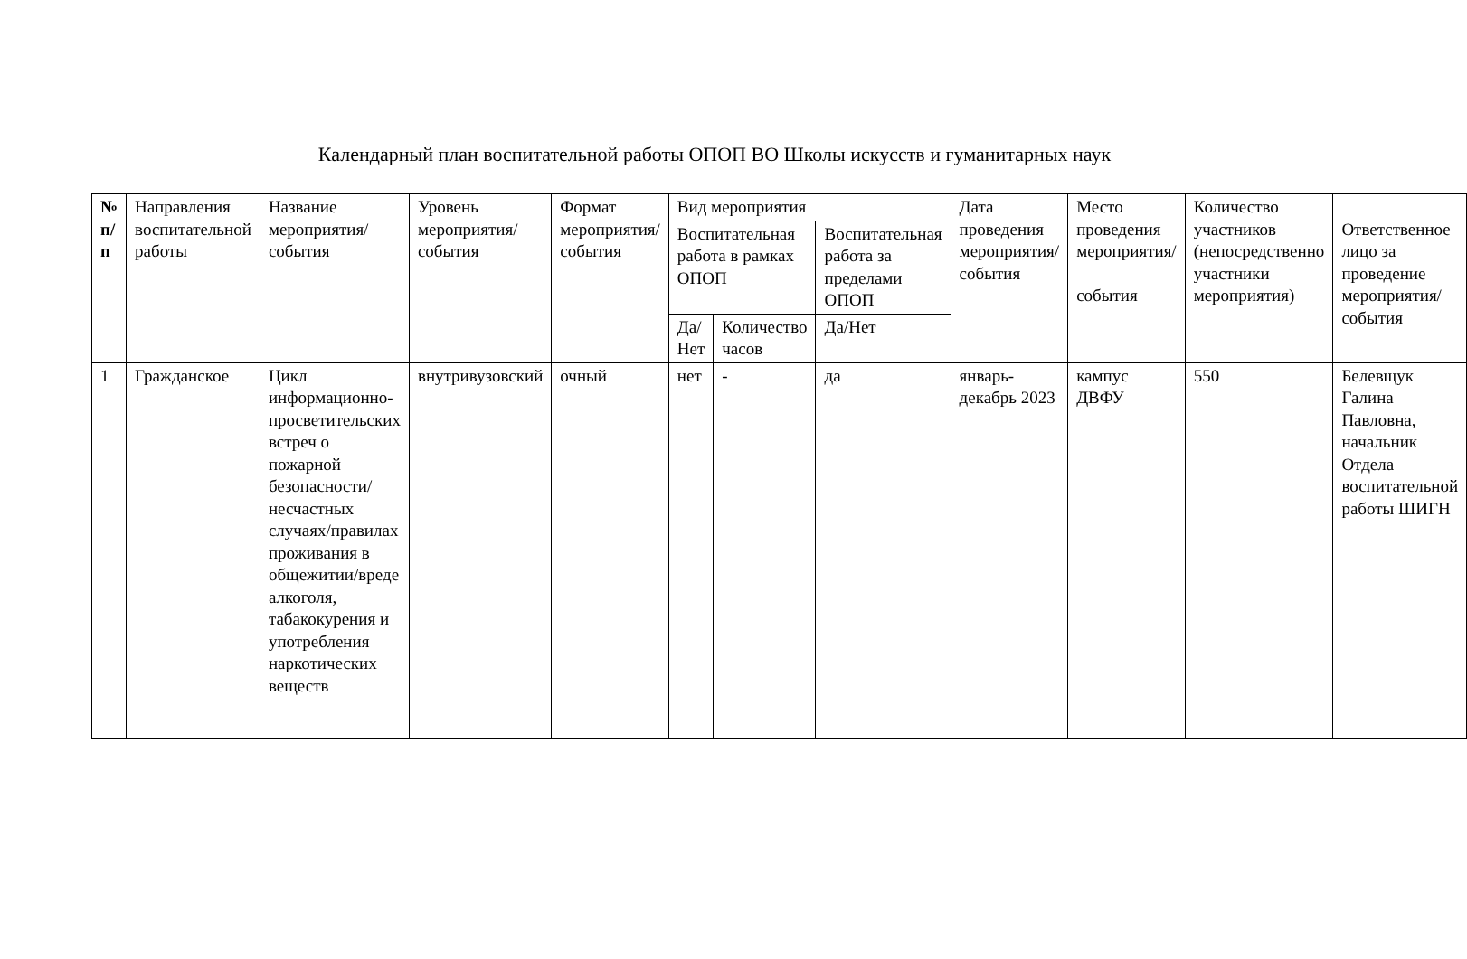Календарный план воспитательной работы ОПОП ВО Школы искусств и гуманитарных наук
| № п/п | Направления воспитательной работы | Название мероприятия/ события | Уровень мероприятия/ события | Формат мероприятия/ события | Вид мероприятия | | | Дата проведения мероприятия/ события | Место проведения мероприятия/ события | Количество участников (непосредственно участники мероприятия) | Ответственное лицо за проведение мероприятия/ события |
| --- | --- | --- | --- | --- | --- | --- | --- | --- | --- | --- | --- |
| | | | | | Воспитательная работа в рамках ОПОП | | Воспитательная работа за пределами ОПОП | | | | |
| | | | | | Да/ Нет | Количество часов | Да/Нет | | | | |
| 1 | Гражданское | Цикл информационно-просветительских встреч о пожарной безопасности/несчастных случаях/правилах проживания в общежитии/вреде алкоголя, табакокурения и употребления наркотических веществ | внутривузовский | очный | нет | - | да | январь-декабрь 2023 | кампус ДВФУ | 550 | Белевщук Галина Павловна, начальник Отдела воспитательной работы ШИГН |